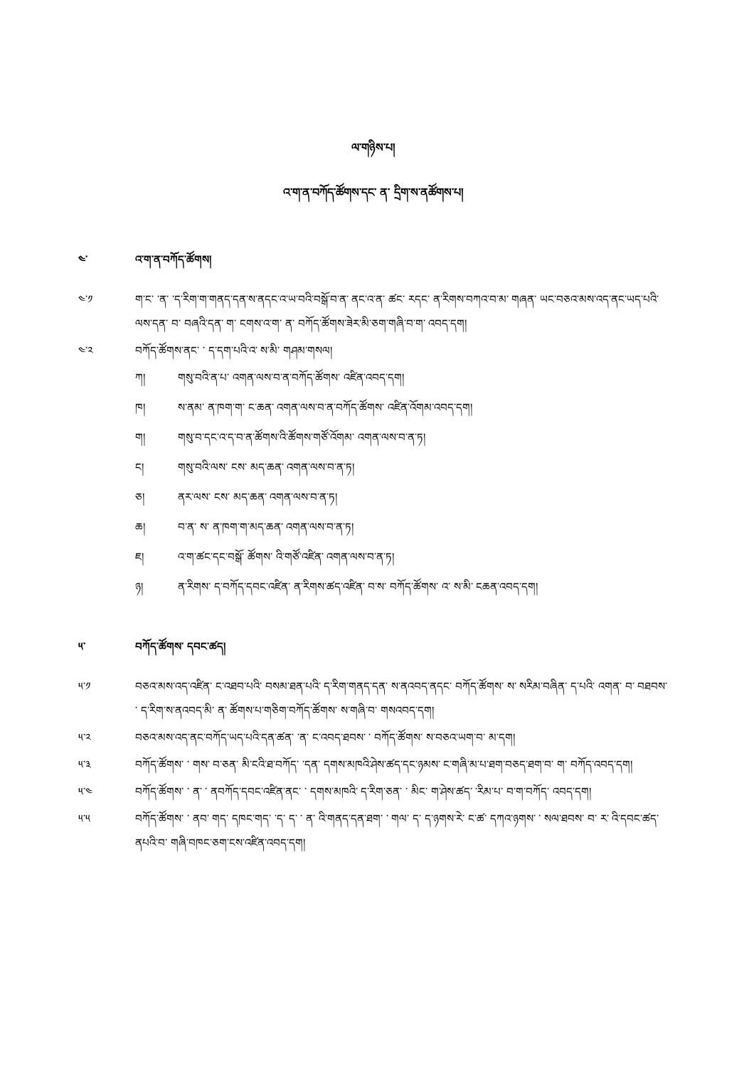ལ་གཉིས་པ།
འ་ག་ན་བཀོད་ཚོགས་དང་ ན་ དྲིག་ས་ནཚོགས་པ།
༤་ འ་ག་ན་བཀོད་ཚོགས།
༤་༡ ག་ང་ ་ན་ ་ད་རིག་ག་གནད་དན་ས་ནདང་འ་ཡ་བའི་བསྒོ་བ་ན་ ནང་འ་ན་ ཚང་ རདང་ ན་རིགས་བཀའ་བ་མ་ གཞན་ ཡང་བཅའ་མས་འད་ནང་ཡད་པའི་ལས་དན་ བ་ བཞའི་དན་ ག་ ངགས་འ་ག་ ན་ བཀོད་ཚོགས་ཟེར་མི་ཅག་གཞི་བ་ག་ འབད་དག།
༤་༢ བཀོད་ཚོགས་ནང་ ་ ད་དག་པའི་འ་ ས་མི་ གཤམ་གསལ།
ཀ། གསུ་བའི་ན་པ་ འགན་ལས་བ་ན་བཀོད་ཚོགས་ འཛིན་འབད་དག།
ཁ། ས་ནམ་ ན་ཁག་ག་ ང་ཆན་ འགན་ལས་བ་ན་བཀོད་ཚོགས་ འཛིན་འོགམ་འབད་དག།
ག། གསུ་བ་དང་འ་ད་བ་ན་ཚོགས་འི་ཚོགས་གཙོ་འོགམ་ འགན་ལས་བ་ན་ཏ།
ང། གསུ་བའི་ལས་ ངས་ མད་ཆན་ འགན་ལས་བ་ན་ཏ།
ཅ། ནར་ལས་ ངས་ མད་ཆན་ འགན་ལས་བ་ན་ཏ།
ཆ། བ་ན་ ས་ ན་ཁག་ག་མད་ཆན་ འགན་ལས་བ་ན་ཏ།
ཇ། འ་ག་ཚང་དང་བསྒོ་ ཚོགས་ འི་གཙོ་འཛིན་ འགན་ལས་བ་ན་ཏ།
ཉ། ན་རིགས་ ད་བཀོད་དབང་འཛིན་ ན་རིགས་ཚད་འཛིན་ བ་ས་ བཀོད་ཚོགས་ འ་ ས་མི་ ངཆན་འབད་དག།
༥་ བཀོད་ཚོགས་ དབང་ཚད།
༥་༡ བཅའ་མས་འད་འཛིན་ ང་འཐབ་པའི་ བསམ་ཐན་པའི་ ད་རིག་གནད་དན་ ས་ནའབད་ནདང་ བཀོད་ཚོགས་ ས་ སརིམ་བཞིན་ ད་པའི་ འགན་ བ་ བཐབས་ ་ ད་རིག་ས་ནའབད་མི་ ན་ ཚོགས་པ་གཅིག་བཀོད་ཚོགས་ ས་གཞི་བ་ གསའབད་དག།
༥་༢ བཅའ་མས་འད་ནང་བཀོད་ཡད་པའི་དན་ཚན་ ་ན་ ང་འབད་ཐབས་ ་ བཀོད་ཚོགས་ ས་བཅའ་ཡག་བ་ མ་དག།
༥་༣ བཀོད་ཚོགས་ ་ གས་ བ་ཅན་ མི་ངའི་ཐ་བཀོད་ ་དན་ དགས་མཁའི་ཤེས་ཚད་དང་ཉམས་ ང་གཞི་མ་པ་ཐག་བཅད་ཐག་བ་ ག་ བཀོད་འབད་དག།
༥་༤ བཀོད་ཚོགས་ ་ ན་ ་ ནབཀོད་དབང་འཛིན་ནང་ ་ དགས་མཁའི་ ད་རིག་ཅན་ ་ མིང་ ག་ཤེས་ཚད་ ་རིམ་པ་ བ་ག་བཀོད་ འབད་དག།
༥་༥ བཀོད་ཚོགས་ ་ ནབ་ གད་ དཁང་གད་ ་ད་ ད་ ་ ན་ འི་གནད་དན་ཐག་ ་ གལ་ ད་ ད་ཉགས་རེ་ ང་ཚ་ དཀའ་ཉགས་ ་ སལ་ཐབས་ བ་ ར་ འི་དབང་ཚད་ ནཔའི་བ་ གཞི་བཁང་ཅག་ངས་འཛིན་འབད་དག།